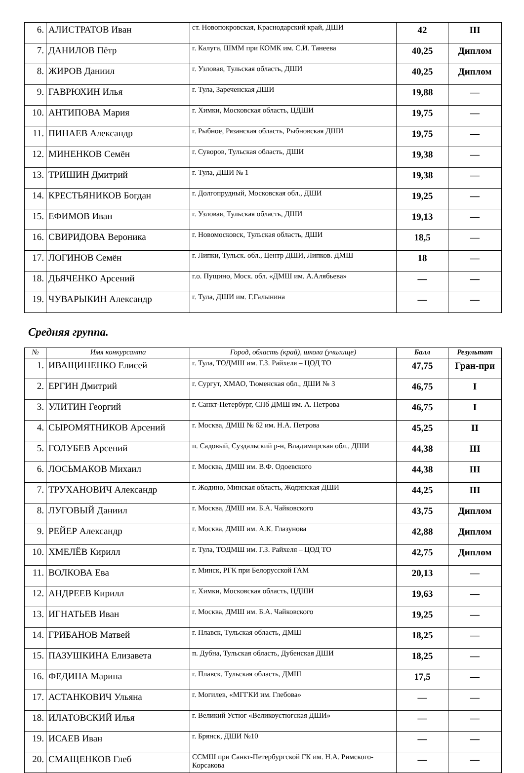| 6. | АЛИСТРАТОВ Иван | ст. Новопокровская, Краснодарский край, ДШИ | 42 | III |
| 7. | ДАНИЛОВ Пётр | г. Калуга, ШММ при КОМК им. С.И. Танеева | 40,25 | Диплом |
| 8. | ЖИРОВ Даниил | г. Узловая, Тульская область, ДШИ | 40,25 | Диплом |
| 9. | ГАВРЮХИН Илья | г. Тула, Зареченская ДШИ | 19,88 | — |
| 10. | АНТИПОВА Мария | г. Химки, Московская область, ЦДШИ | 19,75 | — |
| 11. | ПИНАЕВ Александр | г. Рыбное, Рязанская область, Рыбновская ДШИ | 19,75 | — |
| 12. | МИНЕНКОВ Семён | г. Суворов, Тульская область, ДШИ | 19,38 | — |
| 13. | ТРИШИН Дмитрий | г. Тула, ДШИ № 1 | 19,38 | — |
| 14. | КРЕСТЬЯНИКОВ Богдан | г. Долгопрудный, Московская обл., ДШИ | 19,25 | — |
| 15. | ЕФИМОВ Иван | г. Узловая, Тульская область, ДШИ | 19,13 | — |
| 16. | СВИРИДОВА Вероника | г. Новомосковск, Тульская область, ДШИ | 18,5 | — |
| 17. | ЛОГИНОВ Семён | г. Липки, Тульск. обл., Центр ДШИ, Липков. ДМШ | 18 | — |
| 18. | ДЬЯЧЕНКО Арсений | г.о. Пущино, Моск. обл. «ДМШ им. А.Алябьева» | — | — |
| 19. | ЧУВАРЫКИН Александр | г. Тула, ДШИ им. Г.Галынина | — | — |
Средняя группа.
| № | Имя конкурсанта | Город, область (край), школа (училище) | Балл | Результат |
| --- | --- | --- | --- | --- |
| 1. | ИВАЩИНЕНКО Елисей | г. Тула, ТОДМШ им. Г.З. Райхеля – ЦОД ТО | 47,75 | Гран-при |
| 2. | ЕРГИН Дмитрий | г. Сургут, ХМАО, Тюменская обл., ДШИ № 3 | 46,75 | I |
| 3. | УЛИТИН Георгий | г. Санкт-Петербург, СПб ДМШ им. А. Петрова | 46,75 | I |
| 4. | СЫРОМЯТНИКОВ Арсений | г. Москва, ДМШ № 62 им. Н.А. Петрова | 45,25 | II |
| 5. | ГОЛУБЕВ Арсений | п. Садовый, Суздальский р-н, Владимирская обл., ДШИ | 44,38 | III |
| 6. | ЛОСЬМАКОВ Михаил | г. Москва, ДМШ им. В.Ф. Одоевского | 44,38 | III |
| 7. | ТРУХАНОВИЧ Александр | г. Жодино, Минская область, Жодинская ДШИ | 44,25 | III |
| 8. | ЛУГОВЫЙ Даниил | г. Москва, ДМШ им. Б.А. Чайковского | 43,75 | Диплом |
| 9. | РЕЙЕР Александр | г. Москва, ДМШ им. А.К. Глазунова | 42,88 | Диплом |
| 10. | ХМЕЛЁВ Кирилл | г. Тула, ТОДМШ им. Г.З. Райхеля – ЦОД ТО | 42,75 | Диплом |
| 11. | ВОЛКОВА Ева | г. Минск, РГК при Белорусской ГАМ | 20,13 | — |
| 12. | АНДРЕЕВ Кирилл | г. Химки, Московская область, ЦДШИ | 19,63 | — |
| 13. | ИГНАТЬЕВ Иван | г. Москва, ДМШ им. Б.А. Чайковского | 19,25 | — |
| 14. | ГРИБАНОВ Матвей | г. Плавск, Тульская область, ДМШ | 18,25 | — |
| 15. | ПАЗУШКИНА Елизавета | п. Дубна, Тульская область, Дубенская ДШИ | 18,25 | — |
| 16. | ФЕДИНА Марина | г. Плавск, Тульская область, ДМШ | 17,5 | — |
| 17. | АСТАНКОВИЧ Ульяна | г. Могилев, «МГГКИ им. Глебова» | — | — |
| 18. | ИЛАТОВСКИЙ Илья | г. Великий Устюг «Великоустюгская ДШИ» | — | — |
| 19. | ИСАЕВ Иван | г. Брянск, ДШИ №10 | — | — |
| 20. | СМАЩЕНКОВ Глеб | ССМШ при Санкт-Петербургской ГК им. Н.А. Римского-Корсакова | — | — |